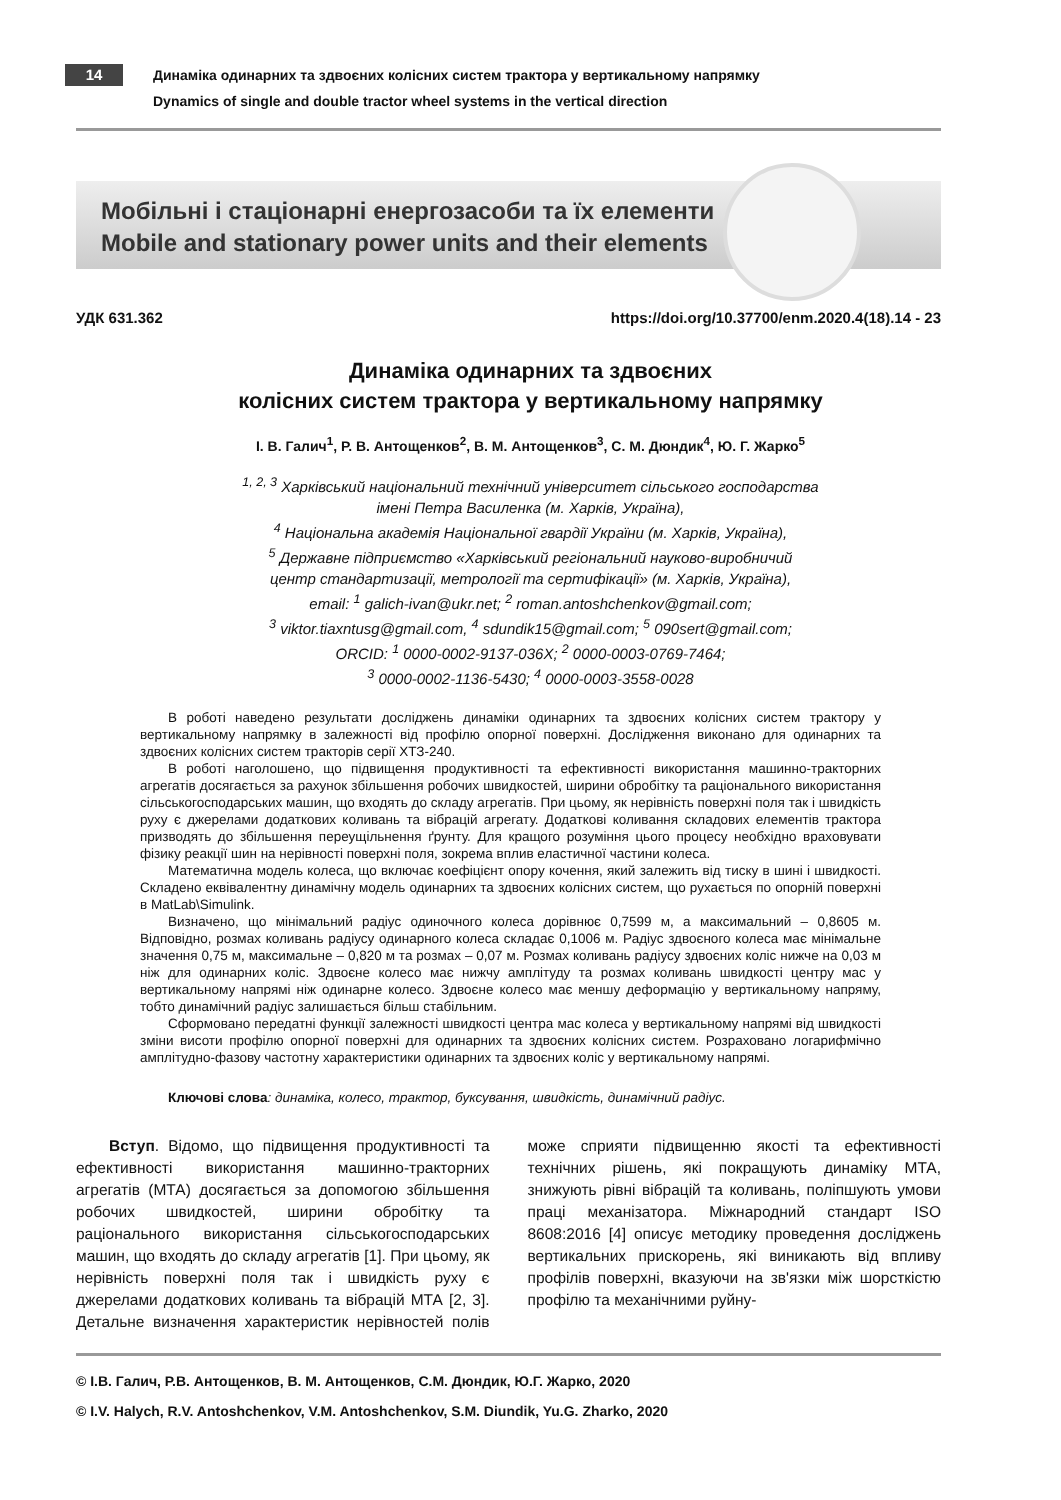14
Динаміка одинарних та здвоєних колісних систем трактора у вертикальному напрямку
Dynamics of single and double tractor wheel systems in the vertical direction
Мобільні і стаціонарні енергозасоби та їх елементи
Mobile and stationary power units and their elements
УДК 631.362 https://doi.org/10.37700/enm.2020.4(18).14 - 23
Динаміка одинарних та здвоєних
колісних систем трактора у вертикальному напрямку
І. В. Галич<sup>1</sup>, Р. В. Антощенков<sup>2</sup>, В. М. Антощенков<sup>3</sup>, С. М. Дюндик<sup>4</sup>, Ю. Г. Жарко<sup>5</sup>
<sup>1, 2, 3</sup> Харківський національний технічний університет сільського господарства
імені Петра Василенка (м. Харків, Україна),
<sup>4</sup> Національна академія Національної гвардії України (м. Харків, Україна),
<sup>5</sup> Державне підприємство «Харківський регіональний науково-виробничий
центр стандартизації, метрології та сертифікації» (м. Харків, Україна),
email: <sup>1</sup> galich-ivan@ukr.net; <sup>2</sup> roman.antoshchenkov@gmail.com;
<sup>3</sup> viktor.tiaxntusg@gmail.com, <sup>4</sup> sdundik15@gmail.com; <sup>5</sup> 090sert@gmail.com;
ORCID: <sup>1</sup> 0000-0002-9137-036X; <sup>2</sup> 0000-0003-0769-7464;
<sup>3</sup> 0000-0002-1136-5430; <sup>4</sup> 0000-0003-3558-0028
В роботі наведено результати досліджень динаміки одинарних та здвоєних колісних систем трактору у вертикальному напрямку в залежності від профілю опорної поверхні. Дослідження виконано для одинарних та здвоєних колісних систем тракторів серії ХТЗ-240.
В роботі наголошено, що підвищення продуктивності та ефективності використання машинно-тракторних агрегатів досягається за рахунок збільшення робочих швидкостей, ширини обробітку та раціонального використання сільськогосподарських машин, що входять до складу агрегатів. При цьому, як нерівність поверхні поля так і швидкість руху є джерелами додаткових коливань та вібрацій агрегату. Додаткові коливання складових елементів трактора призводять до збільшення переущільнення ґрунту. Для кращого розуміння цього процесу необхідно враховувати фізику реакції шин на нерівності поверхні поля, зокрема вплив еластичної частини колеса.
Математична модель колеса, що включає коефіцієнт опору кочення, який залежить від тиску в шині і швидкості. Складено еквівалентну динамічну модель одинарних та здвоєних колісних систем, що рухається по опорній поверхні в MatLab\Simulink.
Визначено, що мінімальний радіус одиночного колеса дорівнює 0,7599 м, а максимальний – 0,8605 м. Відповідно, розмах коливань радіусу одинарного колеса складає 0,1006 м. Радіус здвоєного колеса має мінімальне значення 0,75 м, максимальне – 0,820 м та розмах – 0,07 м. Розмах коливань радіусу здвоєних коліс нижче на 0,03 м ніж для одинарних коліс. Здвоєне колесо має нижчу амплітуду та розмах коливань швидкості центру мас у вертикальному напрямі ніж одинарне колесо. Здвоєне колесо має меншу деформацію у вертикальному напряму, тобто динамічний радіус залишається більш стабільним.
Сформовано передатні функції залежності швидкості центра мас колеса у вертикальному напрямі від швидкості зміни висоти профілю опорної поверхні для одинарних та здвоєних колісних систем. Розраховано логарифмічно амплітудно-фазову частотну характеристики одинарних та здвоєних коліс у вертикальному напрямі.
Ключові слова: динаміка, колесо, трактор, буксування, швидкість, динамічний радіус.
Вступ. Відомо, що підвищення продуктивності та ефективності використання машинно-тракторних агрегатів (МТА) досягається за допомогою збільшення робочих швидкостей, ширини обробітку та раціонального використання сільськогосподарських машин, що входять до складу агрегатів [1]. При цьому, як нерівність поверхні поля так і швидкість руху є джерелами додаткових коливань та вібрацій МТА [2, 3]. Детальне визначення характеристик нерівностей полів може сприяти підвищенню якості та ефективності технічних рішень, які покращують динаміку МТА, знижують рівні вібрацій та коливань, поліпшують умови праці механізатора. Міжнародний стандарт ISO 8608:2016 [4] описує методику проведення досліджень вертикальних прискорень, які виникають від впливу профілів поверхні, вказуючи на зв'язки між шорсткістю профілю та механічними руйну-
© І.В. Галич, Р.В. Антощенков, В. М. Антощенков, С.М. Дюндик, Ю.Г. Жарко, 2020
© I.V. Halych, R.V. Antoshchenkov, V.M. Antoshchenkov, S.M. Diundik, Yu.G. Zharko, 2020